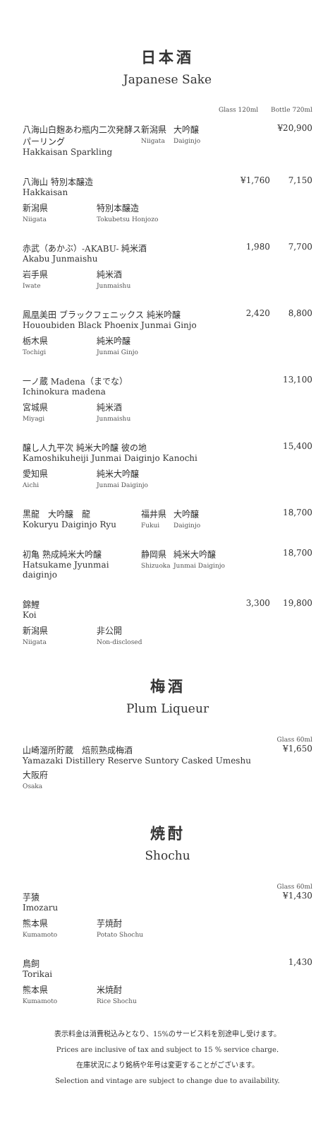日本酒
Japanese Sake
Glass 120ml Bottle 720ml
八海山白麹あわ瓶内二次発酵スパーリング
Hakkaisan Sparkling
新潟県
Niigata
大吟醸
Daiginjo
¥20,900
八海山 特別本醸造
Hakkaisan
¥1,760 7,150
新潟県
Niigata
特別本醸造
Tokubetsu Honjozo
赤武（あかぶ）-AKABU- 純米酒
Akabu Junmaishu
1,980 7,700
岩手県
Iwate
純米酒
Junmaishu
鳳凰美田 ブラックフェニックス 純米吟醸
Hououbiden Black Phoenix Junmai Ginjo
2,420 8,800
栃木県
Tochigi
純米吟醸
Junmai Ginjo
一ノ蔵 Madena（までな）
Ichinokura madena
13,100
宮城県
Miyagi
純米酒
Junmaishu
醸し人九平次 純米大吟醸 彼の地
Kamoshikuheiji Junmai Daiginjo Kanochi
15,400
愛知県
Aichi
純米大吟醸
Junmai Daiginjo
黒龍　大吟醸　龍
Kokuryu Daiginjo Ryu
福井県
Fukui
大吟醸
Daiginjo
18,700
初亀 熟成純米大吟醸
Hatsukame Jyunmai daiginjo
静岡県
Shizuoka
純米大吟醸
Junmai Daiginjo
18,700
錦鯉
Koi
3,300 19,800
新潟県
Niigata
非公開
Non-disclosed
梅酒
Plum Liqueur
山崎溜所貯蔵　焙煎熟成梅酒
Yamazaki Distillery Reserve Suntory Casked Umeshu
Glass 60ml
¥1,650
大阪府
Osaka
焼酎
Shochu
芋猿
Imozaru
Glass 60ml
¥1,430
熊本県
Kumamoto
芋焼酎
Potato Shochu
鳥飼
Torikai
1,430
熊本県
Kumamoto
米焼酎
Rice Shochu
表示料金は消費税込みとなり、15%のサービス料を別途申し受けます。
Prices are inclusive of tax and subject to 15 % service charge.
在庫状況により銘柄や年号は変更することがございます。
Selection and vintage are subject to change due to availability.